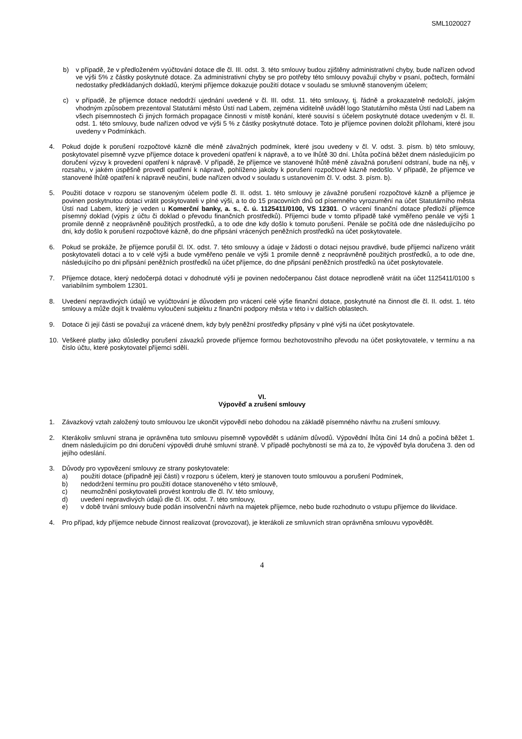SML1020027
b) v případě, že v předloženém vyúčtování dotace dle čl. III. odst. 3. této smlouvy budou zjištěny administrativní chyby, bude nařízen odvod ve výši 5% z částky poskytnuté dotace. Za administrativní chyby se pro potřeby této smlouvy považují chyby v psaní, počtech, formální nedostatky předkládaných dokladů, kterými příjemce dokazuje použití dotace v souladu se smluvně stanoveným účelem;
c) v případě, že příjemce dotace nedodrží ujednání uvedené v čl. III. odst. 11. této smlouvy, tj. řádně a prokazatelně nedoloží, jakým vhodným způsobem prezentoval Statutární město Ústí nad Labem, zejména viditelně uváděl logo Statutárního města Ústí nad Labem na všech písemnostech či jiných formách propagace činnosti v místě konání, které souvisí s účelem poskytnuté dotace uvedeným v čl. II. odst. 1. této smlouvy, bude nařízen odvod ve výši 5 % z částky poskytnuté dotace. Toto je příjemce povinen doložit přílohami, které jsou uvedeny v Podmínkách.
4. Pokud dojde k porušení rozpočtové kázně dle méně závažných podmínek, které jsou uvedeny v čl. V. odst. 3. písm. b) této smlouvy, poskytovatel písemně vyzve příjemce dotace k provedení opatření k nápravě, a to ve lhůtě 30 dní. Lhůta počíná běžet dnem následujícím po doručení výzvy k provedení opatření k nápravě. V případě, že příjemce ve stanovené lhůtě méně závažná porušení odstraní, bude na něj, v rozsahu, v jakém úspěšně provedl opatření k nápravě, pohlíženo jakoby k porušení rozpočtové kázně nedošlo. V případě, že příjemce ve stanovené lhůtě opatření k nápravě neučiní, bude nařízen odvod v souladu s ustanovením čl. V. odst. 3. písm. b).
5. Použití dotace v rozporu se stanoveným účelem podle čl. II. odst. 1. této smlouvy je závažné porušení rozpočtové kázně a příjemce je povinen poskytnutou dotaci vrátit poskytovateli v plné výši, a to do 15 pracovních dnů od písemného vyrozumění na účet Statutárního města Ústí nad Labem, který je veden u Komerční banky, a. s., č. ú. 1125411/0100, VS 12301. O vrácení finanční dotace předloží příjemce písemný doklad (výpis z účtu či doklad o převodu finančních prostředků). Příjemci bude v tomto případě také vyměřeno penále ve výši 1 promile denně z neoprávněně použitých prostředků, a to ode dne kdy došlo k tomuto porušení. Penále se počítá ode dne následujícího po dni, kdy došlo k porušení rozpočtové kázně, do dne připsání vrácených peněžních prostředků na účet poskytovatele.
6. Pokud se prokáže, že příjemce porušil čl. IX. odst. 7. této smlouvy a údaje v žádosti o dotaci nejsou pravdivé, bude příjemci nařízeno vrátit poskytovateli dotaci a to v celé výši a bude vyměřeno penále ve výši 1 promile denně z neoprávněně použitých prostředků, a to ode dne, následujícího po dni připsání peněžních prostředků na účet příjemce, do dne připsání peněžních prostředků na účet poskytovatele.
7. Příjemce dotace, který nedočerpá dotaci v dohodnuté výši je povinen nedočerpanou část dotace neprodleně vrátit na účet 1125411/0100 s variabilním symbolem 12301.
8. Uvedení nepravdivých údajů ve vyúčtování je důvodem pro vrácení celé výše finanční dotace, poskytnuté na činnost dle čl. II. odst. 1. této smlouvy a může dojít k trvalému vyloučení subjektu z finanční podpory města v této i v dalších oblastech.
9. Dotace či její části se považují za vrácené dnem, kdy byly peněžní prostředky připsány v plné výši na účet poskytovatele.
10. Veškeré platby jako důsledky porušení závazků provede příjemce formou bezhotovostního převodu na účet poskytovatele, v termínu a na číslo účtu, které poskytovatel příjemci sdělí.
VI.
Výpověď a zrušení smlouvy
1. Závazkový vztah založený touto smlouvou lze ukončit výpovědí nebo dohodou na základě písemného návrhu na zrušení smlouvy.
2. Kterákoliv smluvní strana je oprávněna tuto smlouvu písemně vypovědět s udáním důvodů. Výpovědní lhůta činí 14 dnů a počíná běžet 1. dnem následujícím po dni doručení výpovědi druhé smluvní straně. V případě pochybností se má za to, že výpověď byla doručena 3. den od jejího odeslání.
3. Důvody pro vypovězení smlouvy ze strany poskytovatele:
a) použití dotace (případně její části) v rozporu s účelem, který je stanoven touto smlouvou a porušení Podmínek,
b) nedodržení termínu pro použití dotace stanoveného v této smlouvě,
c) neumožnění poskytovateli provést kontrolu dle čl. IV. této smlouvy,
d) uvedení nepravdivých údajů dle čl. IX. odst. 7. této smlouvy,
e) v době trvání smlouvy bude podán insolvenční návrh na majetek příjemce, nebo bude rozhodnuto o vstupu příjemce do likvidace.
4. Pro případ, kdy příjemce nebude činnost realizovat (provozovat), je kterákoli ze smluvních stran oprávněna smlouvu vypovědět.
4